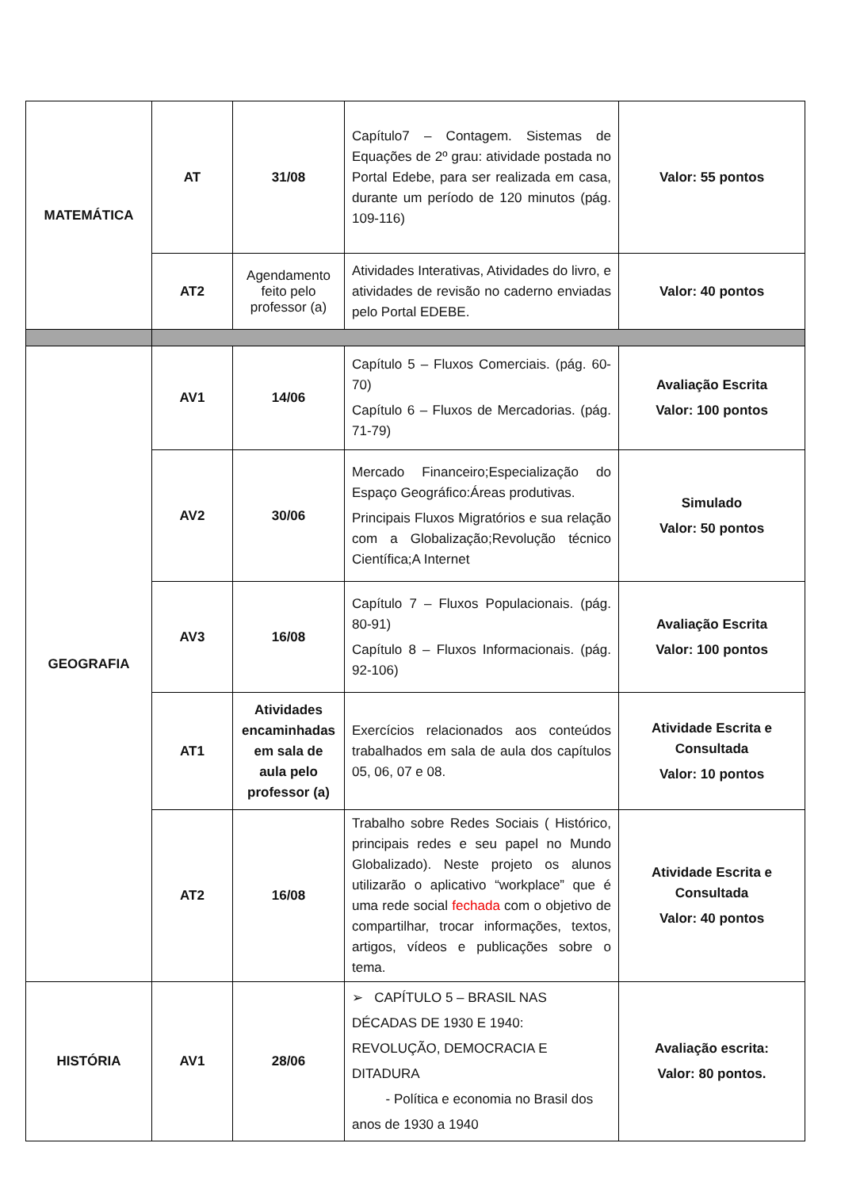| MATEMÁTICA | AT | 31/08 | Capítulo7 – Contagem. Sistemas de Equações de 2º grau: atividade postada no Portal Edebe, para ser realizada em casa, durante um período de 120 minutos (pág. 109-116) | Valor: 55 pontos |
| | AT2 | Agendamento feito pelo professor (a) | Atividades Interativas, Atividades do livro, e atividades de revisão no caderno enviadas pelo Portal EDEBE. | Valor: 40 pontos |
| GEOGRAFIA | AV1 | 14/06 | Capítulo 5 – Fluxos Comerciais. (pág. 60-70) Capítulo 6 – Fluxos de Mercadorias. (pág. 71-79) | Avaliação Escrita Valor: 100 pontos |
| | AV2 | 30/06 | Mercado Financeiro;Especialização do Espaço Geográfico:Áreas produtivas. Principais Fluxos Migratórios e sua relação com a Globalização;Revolução técnico Científica;A Internet | Simulado Valor: 50 pontos |
| | AV3 | 16/08 | Capítulo 7 – Fluxos Populacionais. (pág. 80-91) Capítulo 8 – Fluxos Informacionais. (pág. 92-106) | Avaliação Escrita Valor: 100 pontos |
| | AT1 | Atividades encaminhadas em sala de aula pelo professor (a) | Exercícios relacionados aos conteúdos trabalhados em sala de aula dos capítulos 05, 06, 07 e 08. | Atividade Escrita e Consultada Valor: 10 pontos |
| | AT2 | 16/08 | Trabalho sobre Redes Sociais ( Histórico, principais redes e seu papel no Mundo Globalizado). Neste projeto os alunos utilizarão o aplicativo “workplace” que é uma rede social fechada com o objetivo de compartilhar, trocar informações, textos, artigos, vídeos e publicações sobre o tema. | Atividade Escrita e Consultada Valor: 40 pontos |
| HISTÓRIA | AV1 | 28/06 | ➢ CAPÍTULO 5 – BRASIL NAS DÉCADAS DE 1930 E 1940: REVOLUÇÃO, DEMOCRACIA E DITADURA - Política e economia no Brasil dos anos de 1930 a 1940 | Avaliação escrita: Valor: 80 pontos. |